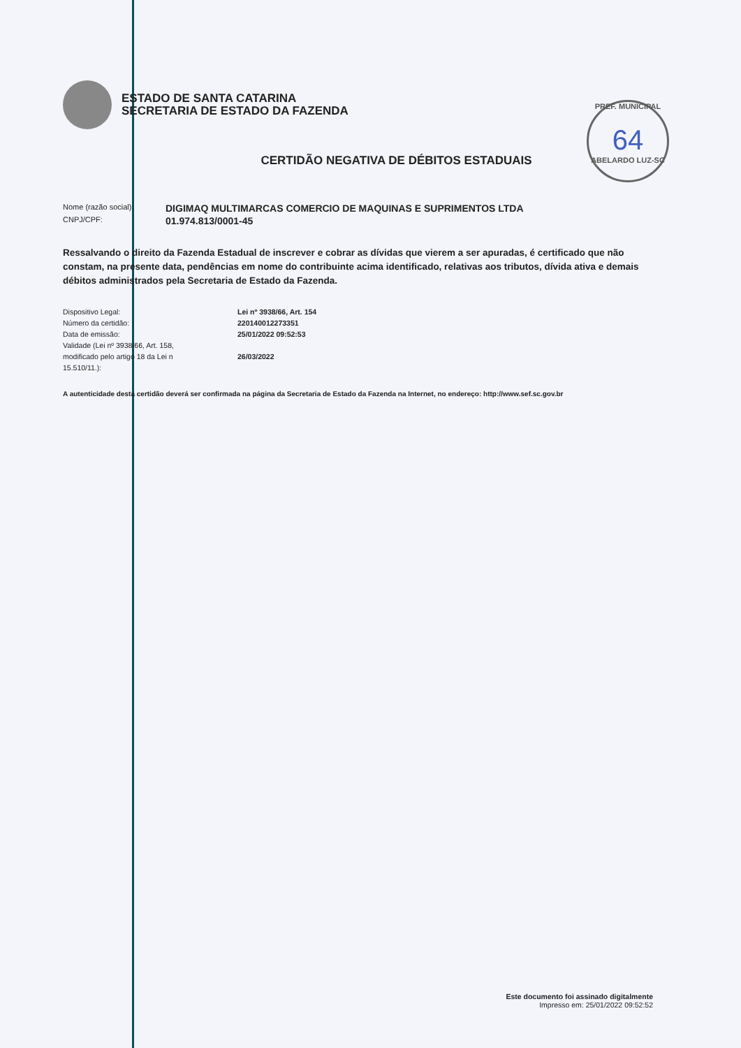ESTADO DE SANTA CATARINA
SECRETARIA DE ESTADO DA FAZENDA
PREF. MUNICIPAL
64
ABELARDO LUZ-SC
CERTIDÃO NEGATIVA DE DÉBITOS ESTADUAIS
Nome (razão social): DIGIMAQ MULTIMARCAS COMERCIO DE MAQUINAS E SUPRIMENTOS LTDA
CNPJ/CPF: 01.974.813/0001-45
Ressalvando o direito da Fazenda Estadual de inscrever e cobrar as dívidas que vierem a ser apuradas, é certificado que não constam, na presente data, pendências em nome do contribuinte acima identificado, relativas aos tributos, dívida ativa e demais débitos administrados pela Secretaria de Estado da Fazenda.
Dispositivo Legal:
Número da certidão:
Data de emissão:
Validade (Lei nº 3938/66, Art. 158,
modificado pelo artigo 18 da Lei n
15.510/11.):
Lei nº 3938/66, Art. 154
220140012273351
25/01/2022 09:52:53
26/03/2022
A autenticidade desta certidão deverá ser confirmada na página da Secretaria de Estado da Fazenda na Internet, no endereço: http://www.sef.sc.gov.br
Este documento foi assinado digitalmente
Impresso em: 25/01/2022 09:52:52